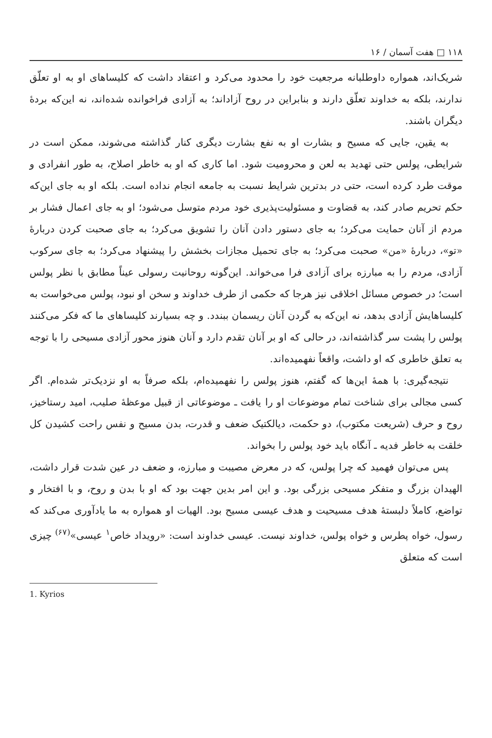۱۱۸ □ هفت آسمان / ۱۶
شریک‌اند، همواره داوطلبانه مرجعیت خود را محدود می‌کرد و اعتقاد داشت که کلیساهای او به او تعلّق ندارند، بلکه به خداوند تعلّق دارند و بنابراین در روح آزاداند؛ به آزادی فراخوانده شده‌اند، نه این‌که بردهٔ دیگران باشند.
به یقین، جایی که مسیح و بشارت او به نفع بشارت دیگری کنار گذاشته می‌شوند، ممکن است در شرایطی، پولس حتی تهدید به لعن و محرومیت شود. اما کاری که او به خاطر اصلاح، به طور انفرادی و موقت طرد کرده است، حتی در بدترین شرایط نسبت به جامعه انجام نداده است. بلکه او به جای این‌که حکم تحریم صادر کند، به قضاوت و مسئولیت‌پذیری خود مردم متوسل می‌شود؛ او به جای اعمال فشار بر مردم از آنان حمایت می‌کرد؛ به جای دستور دادن آنان را تشویق می‌کرد؛ به جای صحبت کردن دربارهٔ «تو»، دربارهٔ «من» صحبت می‌کرد؛ به جای تحمیل مجازات بخشش را پیشنهاد می‌کرد؛ به جای سرکوب آزادی، مردم را به مبارزه برای آزادی فرا می‌خواند. این‌گونه روحانیت رسولی عیناً مطابق با نظر پولس است؛ در خصوص مسائل اخلاقی نیز هرجا که حکمی از طرف خداوند و سخن او نبود، پولس می‌خواست به کلیساهایش آزادی بدهد، نه این‌که به گردن آنان ریسمان ببندد. و چه بسیارند کلیساهای ما که فکر می‌کنند پولس را پشت سر گذاشته‌اند، در حالی که او بر آنان تقدم دارد و آنان هنوز محور آزادی مسیحی را با توجه به تعلق خاطری که او داشت، واقعاً نفهمیده‌اند.
نتیجه‌گیری: با همهٔ این‌ها که گفتم، هنوز پولس را نفهمیده‌ام، بلکه صرفاً به او نزدیک‌تر شده‌ام. اگر کسی مجالی برای شناخت تمام موضوعات او را یافت ـ موضوعاتی از قبیل موعظهٔ صلیب، امید رستاخیز، روح و حرف (شریعت مکتوب)، دو حکمت، دیالکتیک ضعف و قدرت، بدن مسیح و نفس راحت کشیدن کل خلقت به خاطر فدیه ـ آنگاه باید خود پولس را بخواند.
پس می‌توان فهمید که چرا پولس، که در معرض مصیبت و مبارزه، و ضعف در عین شدت قرار داشت، الهیدان بزرگ و متفکر مسیحی بزرگی بود. و این امر بدین جهت بود که او با بدن و روح، و با افتخار و تواضع، کاملاً دلبستهٔ هدف مسیحیت و هدف عیسی مسیح بود. الهیات او همواره به ما یادآوری می‌کند که رسول، خواه پطرس و خواه پولس، خداوند نیست. عیسی خداوند است: «رویداد خاص<sup>۱</sup> عیسی»<sup>(۶۷)</sup> چیزی است که متعلق
1. Kyrios